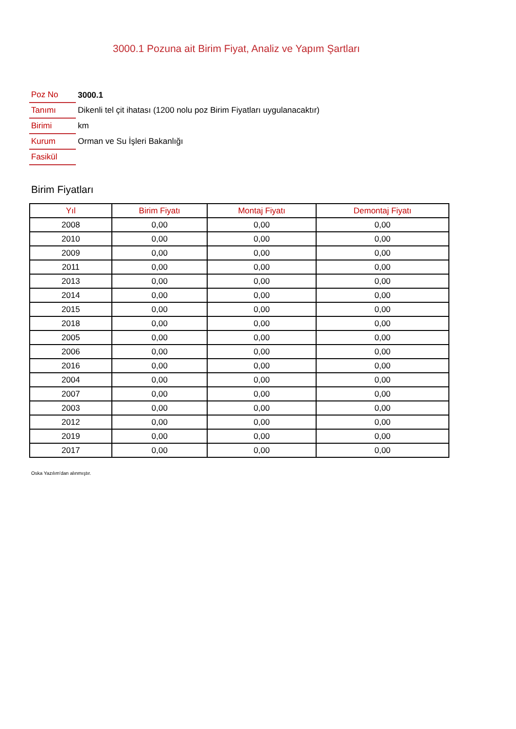3000.1 Pozuna ait Birim Fiyat, Analiz ve Yapım Şartları
| Poz No | 3000.1 |
| Tanımı | Dikenli tel çit ihatası (1200 nolu poz Birim Fiyatları uygulanacaktır) |
| Birimi | km |
| Kurum | Orman ve Su İşleri Bakanlığı |
| Fasikül | |
Birim Fiyatları
| Yıl | Birim Fiyatı | Montaj Fiyatı | Demontaj Fiyatı |
| --- | --- | --- | --- |
| 2008 | 0,00 | 0,00 | 0,00 |
| 2010 | 0,00 | 0,00 | 0,00 |
| 2009 | 0,00 | 0,00 | 0,00 |
| 2011 | 0,00 | 0,00 | 0,00 |
| 2013 | 0,00 | 0,00 | 0,00 |
| 2014 | 0,00 | 0,00 | 0,00 |
| 2015 | 0,00 | 0,00 | 0,00 |
| 2018 | 0,00 | 0,00 | 0,00 |
| 2005 | 0,00 | 0,00 | 0,00 |
| 2006 | 0,00 | 0,00 | 0,00 |
| 2016 | 0,00 | 0,00 | 0,00 |
| 2004 | 0,00 | 0,00 | 0,00 |
| 2007 | 0,00 | 0,00 | 0,00 |
| 2003 | 0,00 | 0,00 | 0,00 |
| 2012 | 0,00 | 0,00 | 0,00 |
| 2019 | 0,00 | 0,00 | 0,00 |
| 2017 | 0,00 | 0,00 | 0,00 |
Oska Yazılım'dan alınmıştır.